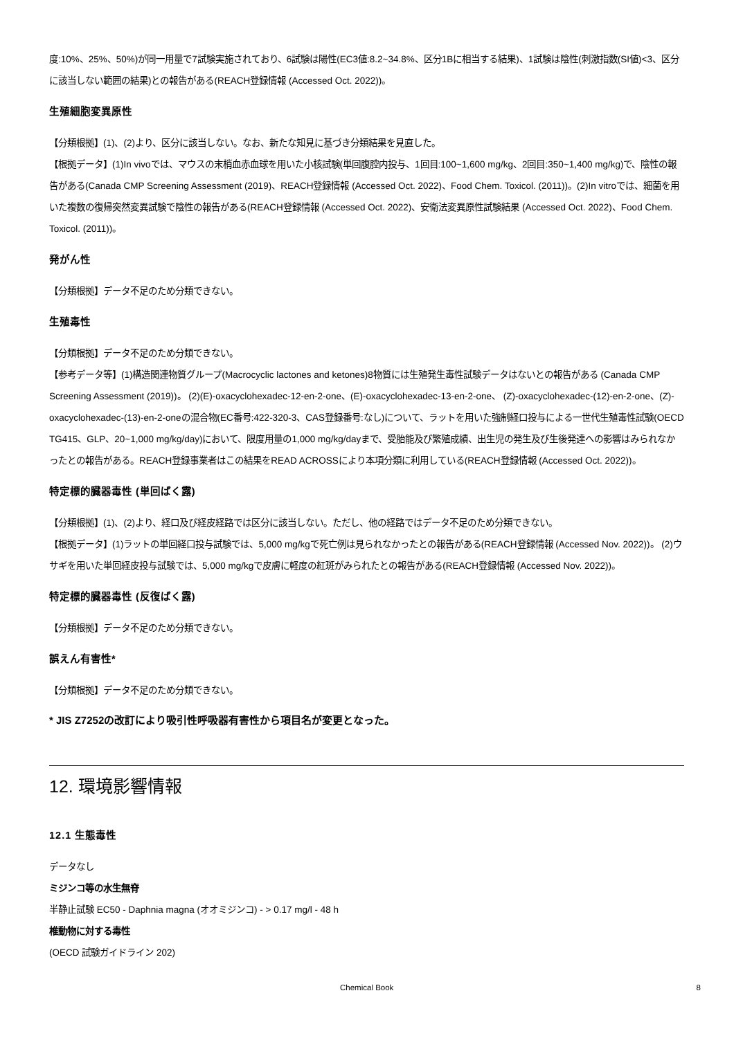度:10%、25%、50%)が同一用量で7試験実施されており、6試験は陽性(EC3値:8.2~34.8%、区分1Bに相当する結果)、1試験は陰性(刺激指数(SI値)<3、区分に該当しない範囲の結果)との報告がある(REACH登録情報 (Accessed Oct. 2022))。
生殖細胞変異原性
【分類根拠】(1)、(2)より、区分に該当しない。なお、新たな知見に基づき分類結果を見直した。
【根拠データ】(1)In vivoでは、マウスの末梢血赤血球を用いた小核試験(単回腹腔内投与、1回目:100~1,600 mg/kg、2回目:350~1,400 mg/kg)で、陰性の報告がある(Canada CMP Screening Assessment (2019)、REACH登録情報 (Accessed Oct. 2022)、Food Chem. Toxicol. (2011))。(2)In vitroでは、細菌を用いた複数の復帰突然変異試験で陰性の報告がある(REACH登録情報 (Accessed Oct. 2022)、安衛法変異原性試験結果 (Accessed Oct. 2022)、Food Chem. Toxicol. (2011))。
発がん性
【分類根拠】データ不足のため分類できない。
生殖毒性
【分類根拠】データ不足のため分類できない。
【参考データ等】(1)構造関連物質グループ(Macrocyclic lactones and ketones)8物質には生殖発生毒性試験データはないとの報告がある (Canada CMP Screening Assessment (2019))。 (2)(E)-oxacyclohexadec-12-en-2-one、(E)-oxacyclohexadec-13-en-2-one、 (Z)-oxacyclohexadec-(12)-en-2-one、(Z)-oxacyclohexadec-(13)-en-2-oneの混合物(EC番号:422-320-3、CAS登録番号:なし)について、ラットを用いた強制経口投与による一世代生殖毒性試験(OECD TG415、GLP、20~1,000 mg/kg/day)において、限度用量の1,000 mg/kg/dayまで、受胎能及び繁殖成績、出生児の発生及び生後発達への影響はみられなかったとの報告がある。REACH登録事業者はこの結果をREAD ACROSSにより本項分類に利用している(REACH登録情報 (Accessed Oct. 2022))。
特定標的臓器毒性 (単回ばく露)
【分類根拠】(1)、(2)より、経口及び経皮経路では区分に該当しない。ただし、他の経路ではデータ不足のため分類できない。
【根拠データ】(1)ラットの単回経口投与試験では、5,000 mg/kgで死亡例は見られなかったとの報告がある(REACH登録情報 (Accessed Nov. 2022))。 (2)ウサギを用いた単回経皮投与試験では、5,000 mg/kgで皮膚に軽度の紅斑がみられたとの報告がある(REACH登録情報 (Accessed Nov. 2022))。
特定標的臓器毒性 (反復ばく露)
【分類根拠】データ不足のため分類できない。
誤えん有害性*
【分類根拠】データ不足のため分類できない。
* JIS Z7252の改訂により吸引性呼吸器有害性から項目名が変更となった。
12. 環境影響情報
12.1 生態毒性
データなし
ミジンコ等の水生無脊
半静止試験 EC50 - Daphnia magna (オオミジンコ) - > 0.17 mg/l - 48 h
椎動物に対する毒性
(OECD 試験ガイドライン 202)
Chemical Book 8